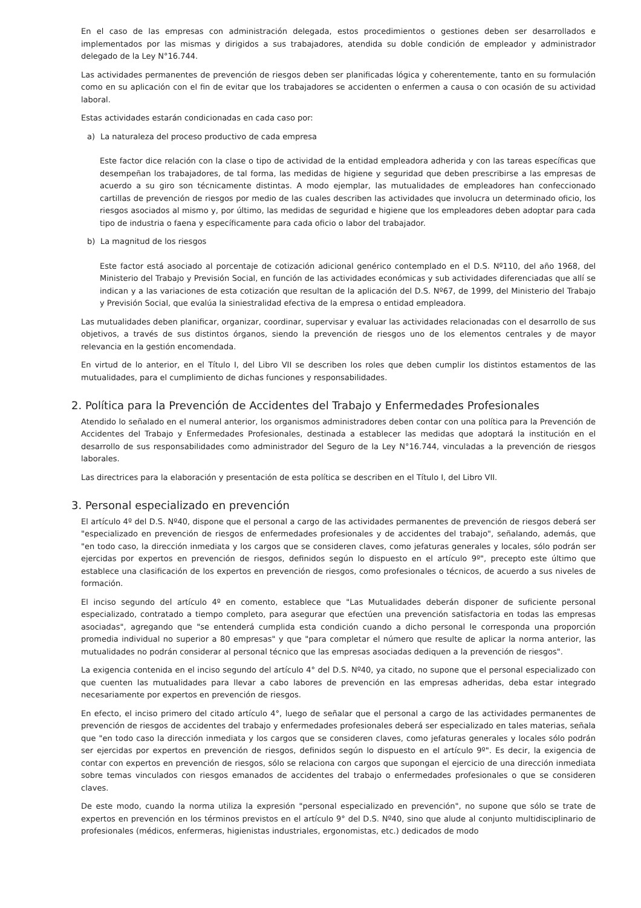En el caso de las empresas con administración delegada, estos procedimientos o gestiones deben ser desarrollados e implementados por las mismas y dirigidos a sus trabajadores, atendida su doble condición de empleador y administrador delegado de la Ley N°16.744.
Las actividades permanentes de prevención de riesgos deben ser planificadas lógica y coherentemente, tanto en su formulación como en su aplicación con el fin de evitar que los trabajadores se accidenten o enfermen a causa o con ocasión de su actividad laboral.
Estas actividades estarán condicionadas en cada caso por:
a) La naturaleza del proceso productivo de cada empresa
Este factor dice relación con la clase o tipo de actividad de la entidad empleadora adherida y con las tareas específicas que desempeñan los trabajadores, de tal forma, las medidas de higiene y seguridad que deben prescribirse a las empresas de acuerdo a su giro son técnicamente distintas. A modo ejemplar, las mutualidades de empleadores han confeccionado cartillas de prevención de riesgos por medio de las cuales describen las actividades que involucra un determinado oficio, los riesgos asociados al mismo y, por último, las medidas de seguridad e higiene que los empleadores deben adoptar para cada tipo de industria o faena y específicamente para cada oficio o labor del trabajador.
b) La magnitud de los riesgos
Este factor está asociado al porcentaje de cotización adicional genérico contemplado en el D.S. Nº110, del año 1968, del Ministerio del Trabajo y Previsión Social, en función de las actividades económicas y sub actividades diferenciadas que allí se indican y a las variaciones de esta cotización que resultan de la aplicación del D.S. Nº67, de 1999, del Ministerio del Trabajo y Previsión Social, que evalúa la siniestralidad efectiva de la empresa o entidad empleadora.
Las mutualidades deben planificar, organizar, coordinar, supervisar y evaluar las actividades relacionadas con el desarrollo de sus objetivos, a través de sus distintos órganos, siendo la prevención de riesgos uno de los elementos centrales y de mayor relevancia en la gestión encomendada.
En virtud de lo anterior, en el Título I, del Libro VII se describen los roles que deben cumplir los distintos estamentos de las mutualidades, para el cumplimiento de dichas funciones y responsabilidades.
2. Política para la Prevención de Accidentes del Trabajo y Enfermedades Profesionales
Atendido lo señalado en el numeral anterior, los organismos administradores deben contar con una política para la Prevención de Accidentes del Trabajo y Enfermedades Profesionales, destinada a establecer las medidas que adoptará la institución en el desarrollo de sus responsabilidades como administrador del Seguro de la Ley N°16.744, vinculadas a la prevención de riesgos laborales.
Las directrices para la elaboración y presentación de esta política se describen en el Título I, del Libro VII.
3. Personal especializado en prevención
El artículo 4º del D.S. Nº40, dispone que el personal a cargo de las actividades permanentes de prevención de riesgos deberá ser "especializado en prevención de riesgos de enfermedades profesionales y de accidentes del trabajo", señalando, además, que "en todo caso, la dirección inmediata y los cargos que se consideren claves, como jefaturas generales y locales, sólo podrán ser ejercidas por expertos en prevención de riesgos, definidos según lo dispuesto en el artículo 9º", precepto este último que establece una clasificación de los expertos en prevención de riesgos, como profesionales o técnicos, de acuerdo a sus niveles de formación.
El inciso segundo del artículo 4º en comento, establece que "Las Mutualidades deberán disponer de suficiente personal especializado, contratado a tiempo completo, para asegurar que efectúen una prevención satisfactoria en todas las empresas asociadas", agregando que "se entenderá cumplida esta condición cuando a dicho personal le corresponda una proporción promedia individual no superior a 80 empresas" y que "para completar el número que resulte de aplicar la norma anterior, las mutualidades no podrán considerar al personal técnico que las empresas asociadas dediquen a la prevención de riesgos".
La exigencia contenida en el inciso segundo del artículo 4° del D.S. Nº40, ya citado, no supone que el personal especializado con que cuenten las mutualidades para llevar a cabo labores de prevención en las empresas adheridas, deba estar integrado necesariamente por expertos en prevención de riesgos.
En efecto, el inciso primero del citado artículo 4°, luego de señalar que el personal a cargo de las actividades permanentes de prevención de riesgos de accidentes del trabajo y enfermedades profesionales deberá ser especializado en tales materias, señala que "en todo caso la dirección inmediata y los cargos que se consideren claves, como jefaturas generales y locales sólo podrán ser ejercidas por expertos en prevención de riesgos, definidos según lo dispuesto en el artículo 9º". Es decir, la exigencia de contar con expertos en prevención de riesgos, sólo se relaciona con cargos que supongan el ejercicio de una dirección inmediata sobre temas vinculados con riesgos emanados de accidentes del trabajo o enfermedades profesionales o que se consideren claves.
De este modo, cuando la norma utiliza la expresión "personal especializado en prevención", no supone que sólo se trate de expertos en prevención en los términos previstos en el artículo 9° del D.S. Nº40, sino que alude al conjunto multidisciplinario de profesionales (médicos, enfermeras, higienistas industriales, ergonomistas, etc.) dedicados de modo